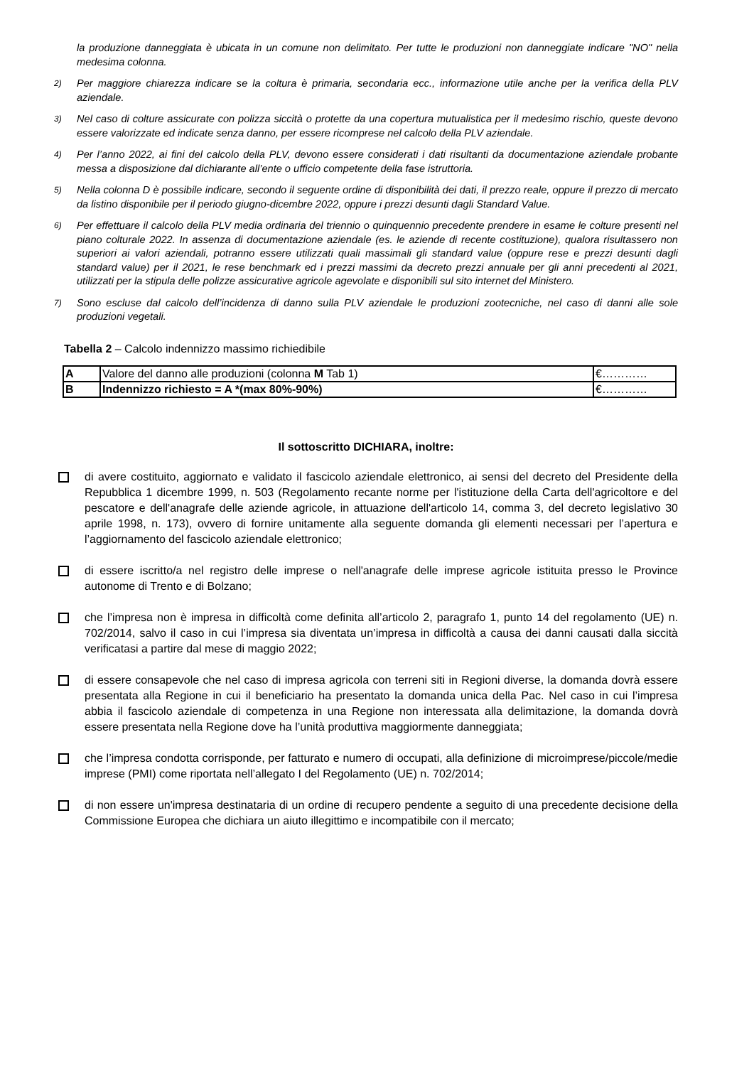la produzione danneggiata è ubicata in un comune non delimitato. Per tutte le produzioni non danneggiate indicare "NO" nella medesima colonna.
2) Per maggiore chiarezza indicare se la coltura è primaria, secondaria ecc., informazione utile anche per la verifica della PLV aziendale.
3) Nel caso di colture assicurate con polizza siccità o protette da una copertura mutualistica per il medesimo rischio, queste devono essere valorizzate ed indicate senza danno, per essere ricomprese nel calcolo della PLV aziendale.
4) Per l’anno 2022, ai fini del calcolo della PLV, devono essere considerati i dati risultanti da documentazione aziendale probante messa a disposizione dal dichiarante all’ente o ufficio competente della fase istruttoria.
5) Nella colonna D è possibile indicare, secondo il seguente ordine di disponibilità dei dati, il prezzo reale, oppure il prezzo di mercato da listino disponibile per il periodo giugno-dicembre 2022, oppure i prezzi desunti dagli Standard Value.
6) Per effettuare il calcolo della PLV media ordinaria del triennio o quinquennio precedente prendere in esame le colture presenti nel piano colturale 2022. In assenza di documentazione aziendale (es. le aziende di recente costituzione), qualora risultassero non superiori ai valori aziendali, potranno essere utilizzati quali massimali gli standard value (oppure rese e prezzi desunti dagli standard value) per il 2021, le rese benchmark ed i prezzi massimi da decreto prezzi annuale per gli anni precedenti al 2021, utilizzati per la stipula delle polizze assicurative agricole agevolate e disponibili sul sito internet del Ministero.
7) Sono escluse dal calcolo dell’incidenza di danno sulla PLV aziendale le produzioni zootecniche, nel caso di danni alle sole produzioni vegetali.
Tabella 2 – Calcolo indennizzo massimo richiedibile
| A | Valore del danno alle produzioni (colonna M Tab 1) | €………… |
| B | Indennizzo richiesto = A *(max 80%-90%) | €………… |
Il sottoscritto DICHIARA, inoltre:
di avere costituito, aggiornato e validato il fascicolo aziendale elettronico, ai sensi del decreto del Presidente della Repubblica 1 dicembre 1999, n. 503 (Regolamento recante norme per l'istituzione della Carta dell'agricoltore e del pescatore e dell'anagrafe delle aziende agricole, in attuazione dell'articolo 14, comma 3, del decreto legislativo 30 aprile 1998, n. 173), ovvero di fornire unitamente alla seguente domanda gli elementi necessari per l’apertura e l’aggiornamento del fascicolo aziendale elettronico;
di essere iscritto/a nel registro delle imprese o nell'anagrafe delle imprese agricole istituita presso le Province autonome di Trento e di Bolzano;
che l’impresa non è impresa in difficoltà come definita all’articolo 2, paragrafo 1, punto 14 del regolamento (UE) n. 702/2014, salvo il caso in cui l’impresa sia diventata un’impresa in difficoltà a causa dei danni causati dalla siccità verificatasi a partire dal mese di maggio 2022;
di essere consapevole che nel caso di impresa agricola con terreni siti in Regioni diverse, la domanda dovrà essere presentata alla Regione in cui il beneficiario ha presentato la domanda unica della Pac. Nel caso in cui l’impresa abbia il fascicolo aziendale di competenza in una Regione non interessata alla delimitazione, la domanda dovrà essere presentata nella Regione dove ha l’unità produttiva maggiormente danneggiata;
che l’impresa condotta corrisponde, per fatturato e numero di occupati, alla definizione di microimprese/piccole/medie imprese (PMI) come riportata nell’allegato I del Regolamento (UE) n. 702/2014;
di non essere un'impresa destinataria di un ordine di recupero pendente a seguito di una precedente decisione della Commissione Europea che dichiara un aiuto illegittimo e incompatibile con il mercato;